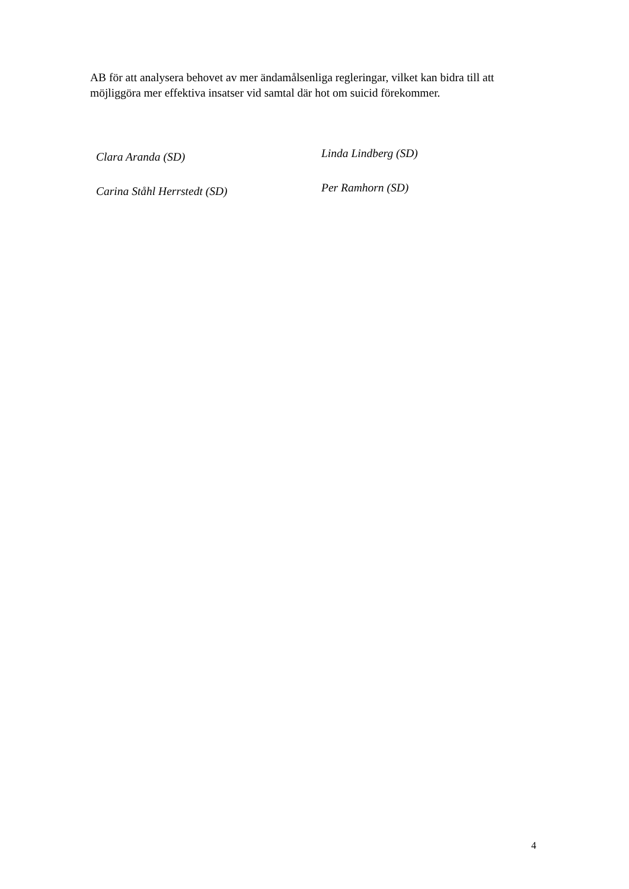AB för att analysera behovet av mer ändamålsenliga regleringar, vilket kan bidra till att möjliggöra mer effektiva insatser vid samtal där hot om suicid förekommer.
Clara Aranda (SD)
Linda Lindberg (SD)
Carina Ståhl Herrstedt (SD)
Per Ramhorn (SD)
4